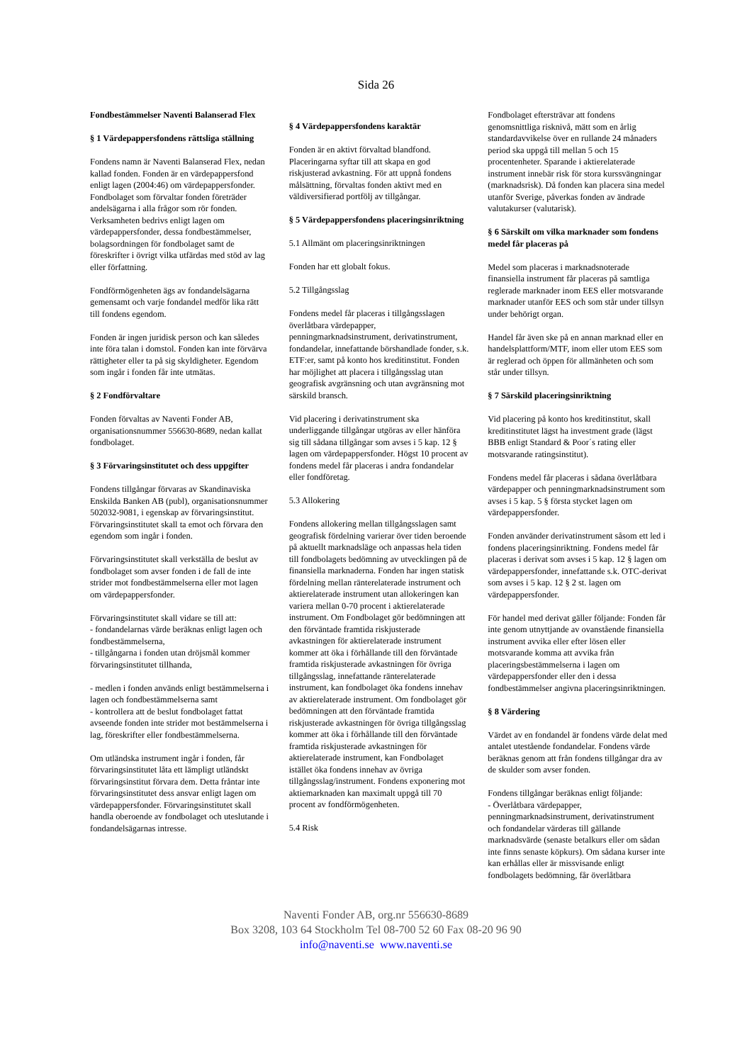Sida 26
Fondbestämmelser Naventi Balanserad Flex
§ 1 Värdepappersfondens rättsliga ställning
Fondens namn är Naventi Balanserad Flex, nedan kallad fonden. Fonden är en värdepappersfond enligt lagen (2004:46) om värdepappersfonder. Fondbolaget som förvaltar fonden företräder andelsägarna i alla frågor som rör fonden. Verksamheten bedrivs enligt lagen om värdepappersfonder, dessa fondbestämmelser, bolagsordningen för fondbolaget samt de föreskrifter i övrigt vilka utfärdas med stöd av lag eller författning.
Fondförmögenheten ägs av fondandelsägarna gemensamt och varje fondandel medför lika rätt till fondens egendom.
Fonden är ingen juridisk person och kan således inte föra talan i domstol. Fonden kan inte förvärva rättigheter eller ta på sig skyldigheter. Egendom som ingår i fonden får inte utmätas.
§ 2 Fondförvaltare
Fonden förvaltas av Naventi Fonder AB, organisationsnummer 556630-8689, nedan kallat fondbolaget.
§ 3 Förvaringsinstitutet och dess uppgifter
Fondens tillgångar förvaras av Skandinaviska Enskilda Banken AB (publ), organisationsnummer 502032-9081, i egenskap av förvaringsinstitut. Förvaringsinstitutet skall ta emot och förvara den egendom som ingår i fonden.
Förvaringsinstitutet skall verkställa de beslut av fondbolaget som avser fonden i de fall de inte strider mot fondbestämmelserna eller mot lagen om värdepappersfonder.
Förvaringsinstitutet skall vidare se till att:
- fondandelarnas värde beräknas enligt lagen och fondbestämmelserna,
- tillgångarna i fonden utan dröjsmål kommer förvaringsinstitutet tillhanda,
- medlen i fonden används enligt bestämmelserna i lagen och fondbestämmelserna samt
- kontrollera att de beslut fondbolaget fattat avseende fonden inte strider mot bestämmelserna i lag, föreskrifter eller fondbestämmelserna.
Om utländska instrument ingår i fonden, får förvaringsinstitutet låta ett lämpligt utländskt förvaringsinstitut förvara dem. Detta fråntar inte förvaringsinstitutet dess ansvar enligt lagen om värdepappersfonder. Förvaringsinstitutet skall handla oberoende av fondbolaget och uteslutande i fondandelsägarnas intresse.
§ 4 Värdepappersfondens karaktär
Fonden är en aktivt förvaltad blandfond. Placeringarna syftar till att skapa en god riskjusterad avkastning. För att uppnå fondens målsättning, förvaltas fonden aktivt med en väldiversifierad portfölj av tillgångar.
§ 5 Värdepappersfondens placeringsinriktning
5.1 Allmänt om placeringsinriktningen
Fonden har ett globalt fokus.
5.2 Tillgångsslag
Fondens medel får placeras i tillgångsslagen överlåtbara värdepapper, penningmarknadsinstrument, derivatinstrument, fondandelar, innefattande börshandlade fonder, s.k. ETF:er, samt på konto hos kreditinstitut. Fonden har möjlighet att placera i tillgångsslag utan geografisk avgränsning och utan avgränsning mot särskild bransch.
Vid placering i derivatinstrument ska underliggande tillgångar utgöras av eller hänföra sig till sådana tillgångar som avses i 5 kap. 12 § lagen om värdepappersfonder. Högst 10 procent av fondens medel får placeras i andra fondandelar eller fondföretag.
5.3 Allokering
Fondens allokering mellan tillgångsslagen samt geografisk fördelning varierar över tiden beroende på aktuellt marknadsläge och anpassas hela tiden till fondbolagets bedömning av utvecklingen på de finansiella marknaderna. Fonden har ingen statisk fördelning mellan ränterelaterade instrument och aktierelaterade instrument utan allokeringen kan variera mellan 0-70 procent i aktierelaterade instrument. Om Fondbolaget gör bedömningen att den förväntade framtida riskjusterade avkastningen för aktierelaterade instrument kommer att öka i förhållande till den förväntade framtida riskjusterade avkastningen för övriga tillgångsslag, innefattande ränterelaterade instrument, kan fondbolaget öka fondens innehav av aktierelaterade instrument. Om fondbolaget gör bedömningen att den förväntade framtida riskjusterade avkastningen för övriga tillgångsslag kommer att öka i förhållande till den förväntade framtida riskjusterade avkastningen för aktierelaterade instrument, kan Fondbolaget istället öka fondens innehav av övriga tillgångsslag/instrument. Fondens exponering mot aktiemarknaden kan maximalt uppgå till 70 procent av fondförmögenheten.
5.4 Risk
Fondbolaget eftersträvar att fondens genomsnittliga risknivå, mätt som en årlig standardavvikelse över en rullande 24 månaders period ska uppgå till mellan 5 och 15 procentenheter. Sparande i aktierelaterade instrument innebär risk för stora kurssvängningar (marknadsrisk). Då fonden kan placera sina medel utanför Sverige, påverkas fonden av ändrade valutakurser (valutarisk).
§ 6 Särskilt om vilka marknader som fondens medel får placeras på
Medel som placeras i marknadsnoterade finansiella instrument får placeras på samtliga reglerade marknader inom EES eller motsvarande marknader utanför EES och som står under tillsyn under behörigt organ.
Handel får även ske på en annan marknad eller en handelsplattform/MTF, inom eller utom EES som är reglerad och öppen för allmänheten och som står under tillsyn.
§ 7 Särskild placeringsinriktning
Vid placering på konto hos kreditinstitut, skall kreditinstitutet lägst ha investment grade (lägst BBB enligt Standard & Poor´s rating eller motsvarande ratingsinstitut).
Fondens medel får placeras i sådana överlåtbara värdepapper och penningmarknadsinstrument som avses i 5 kap. 5 § första stycket lagen om värdepappersfonder.
Fonden använder derivatinstrument såsom ett led i fondens placeringsinriktning. Fondens medel får placeras i derivat som avses i 5 kap. 12 § lagen om värdepappersfonder, innefattande s.k. OTC-derivat som avses i 5 kap. 12 § 2 st. lagen om värdepappersfonder.
För handel med derivat gäller följande: Fonden får inte genom utnyttjande av ovanstående finansiella instrument avvika eller efter lösen eller motsvarande komma att avvika från placeringsbestämmelserna i lagen om värdepappersfonder eller den i dessa fondbestämmelser angivna placeringsinriktningen.
§ 8 Värdering
Värdet av en fondandel är fondens värde delat med antalet utestående fondandelar. Fondens värde beräknas genom att från fondens tillgångar dra av de skulder som avser fonden.
Fondens tillgångar beräknas enligt följande:
- Överlåtbara värdepapper, penningmarknadsinstrument, derivatinstrument och fondandelar värderas till gällande marknadsvärde (senaste betalkurs eller om sådan inte finns senaste köpkurs). Om sådana kurser inte kan erhållas eller är missvisande enligt fondbolagets bedömning, får överlåtbara
Naventi Fonder AB, org.nr 556630-8689
Box 3208, 103 64 Stockholm Tel 08-700 52 60 Fax 08-20 96 90
info@naventi.se www.naventi.se